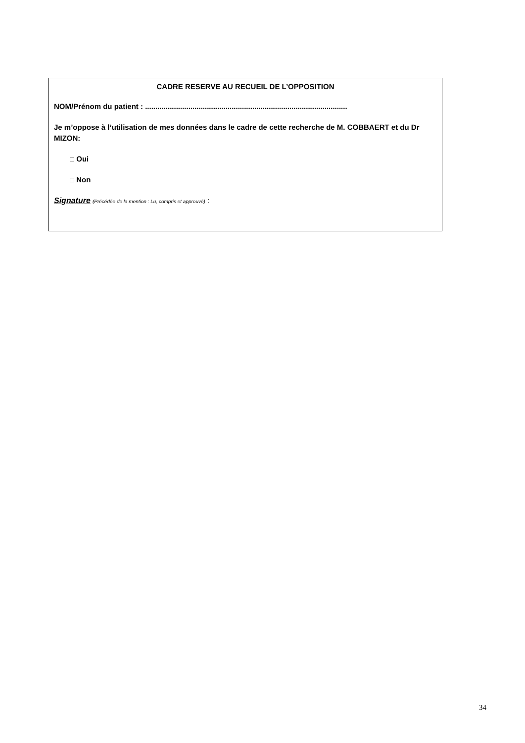CADRE RESERVE AU RECUEIL DE L’OPPOSITION
NOM/Prénom du patient : ..................................................................................................
Je m’oppose à l’utilisation de mes données dans le cadre de cette recherche de M. COBBAERT et du Dr MIZON:
□ Oui
□ Non
Signature (Précédée de la mention : Lu, compris et approuvé) :
34